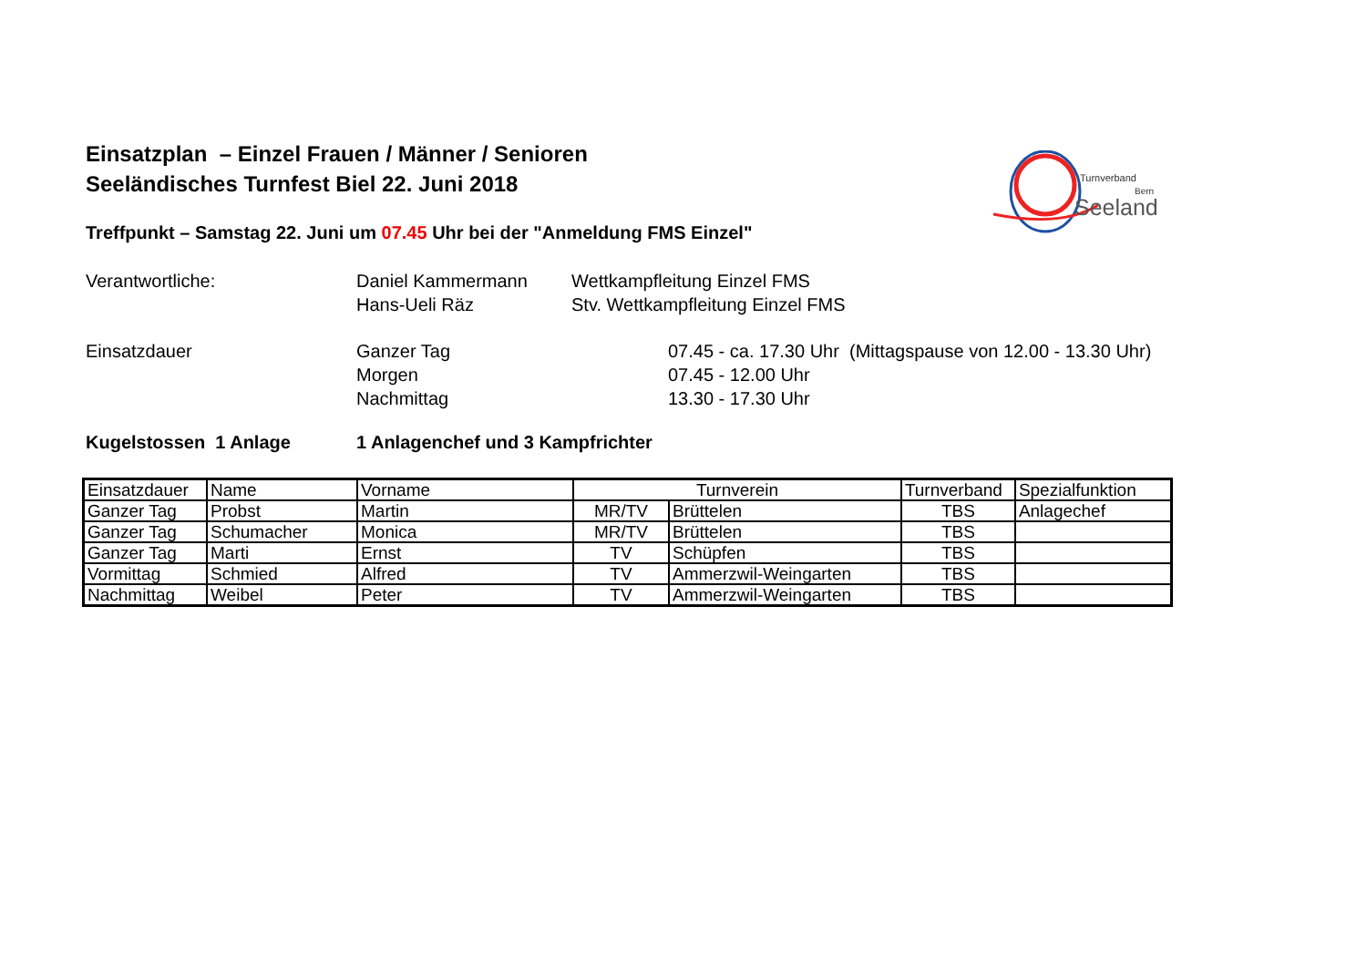Turnverband
Bern
Seeland
Einsatzplan – Einzel Frauen / Männer / Senioren
Seeländisches Turnfest Biel 22. Juni 2018
Treffpunkt – Samstag 22. Juni um 07.45 Uhr bei der "Anmeldung FMS Einzel"
Verantwortliche: Daniel Kammermann Wettkampfleitung Einzel FMS
Hans-Ueli Räz Stv. Wettkampfleitung Einzel FMS
Einsatzdauer Ganzer Tag 07.45 - ca. 17.30 Uhr (Mittagspause von 12.00 - 13.30 Uhr)
Morgen 07.45 - 12.00 Uhr
Nachmittag 13.30 - 17.30 Uhr
Kugelstossen 1 Anlage 1 Anlagenchef und 3 Kampfrichter
| Einsatzdauer | Name | Vorname | Turnverein | | Turnverband | Spezialfunktion |
| --- | --- | --- | --- | --- | --- | --- |
| Ganzer Tag | Probst | Martin | MR/TV | Brüttelen | TBS | Anlagechef |
| Ganzer Tag | Schumacher | Monica | MR/TV | Brüttelen | TBS | |
| Ganzer Tag | Marti | Ernst | TV | Schüpfen | TBS | |
| Vormittag | Schmied | Alfred | TV | Ammerzwil-Weingarten | TBS | |
| Nachmittag | Weibel | Peter | TV | Ammerzwil-Weingarten | TBS | |